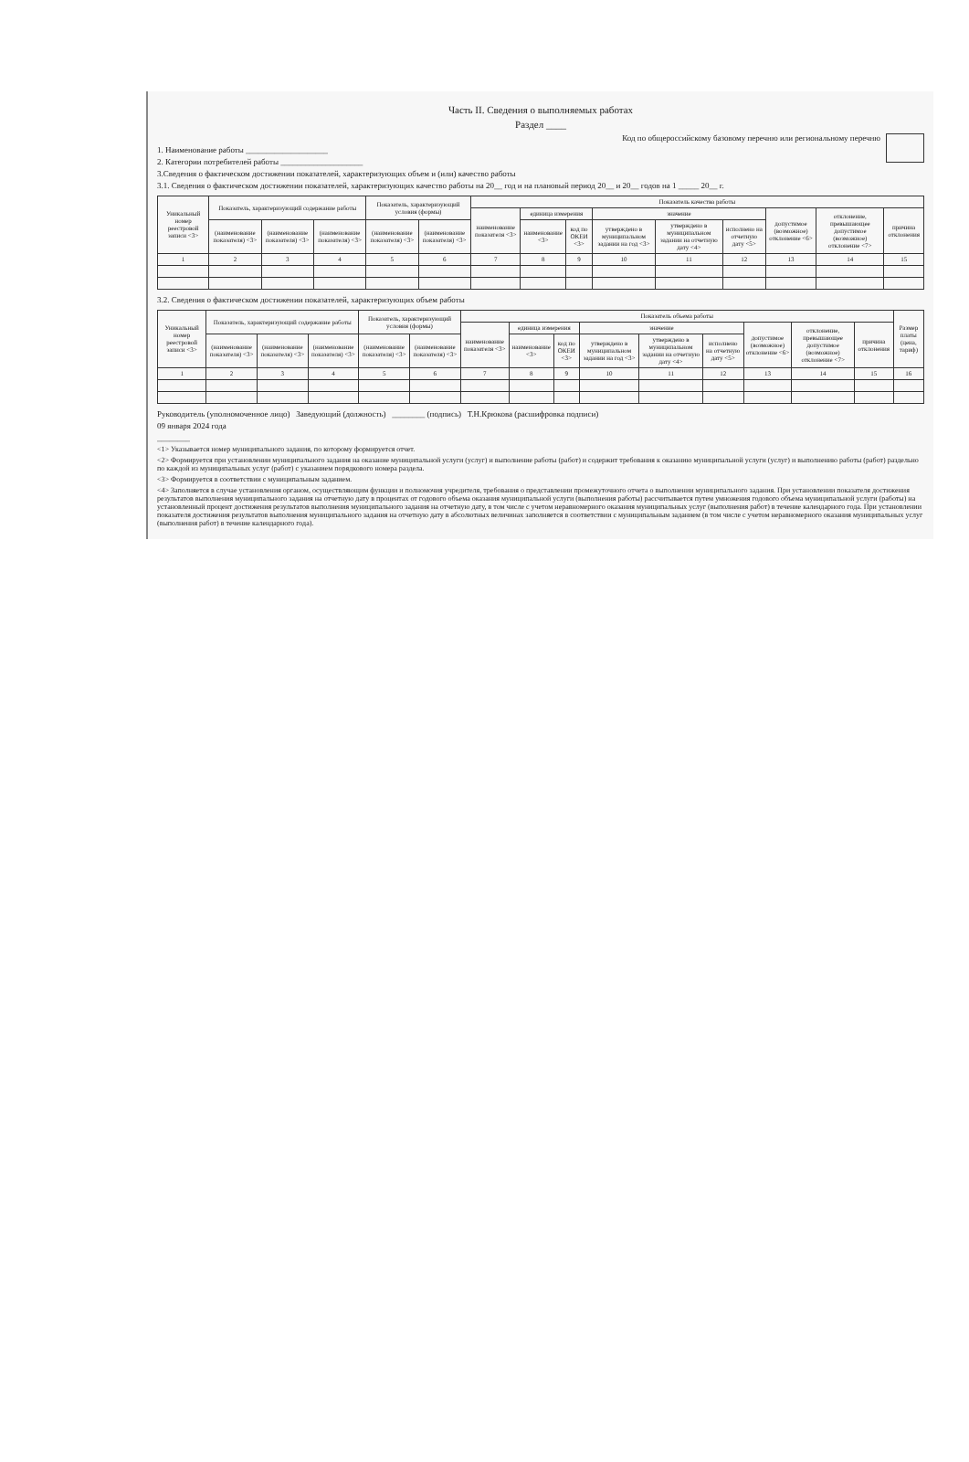Часть II. Сведения о выполняемых работах
Раздел ____
Код по общероссийскому базовому перечню или региональному перечню
1. Наименование работы ____________________
2. Категории потребителей работы ____________________
3.Сведения о фактическом достижении показателей, характеризующих объем и (или) качество работы
3.1. Сведения о фактическом достижении показателей, характеризующих качество работы на 20__ год и на плановый период 20__ и 20__ годов на 1 _____ 20__ г.
| Уникальный номер реестровой записи <3> | Показатель, характеризующий содержание работы | | | Показатель, характеризующий условия (формы) | | Показатель качества работы | | | | | | | | |
| --- | --- | --- | --- | --- | --- | --- | --- | --- | --- | --- | --- | --- | --- | --- |
| | | | | | | наименование показателя <3> | единица измерения | | значение | | | допустимое (возможное) отклонение <6> | отклонение, превышающее допустимое (возможное) отклонение <7> | причина отклонения |
| | (наименование показателя) <3> | (наименование показателя) <3> | (наименование показателя) <3> | (наименование показателя) <3> | (наименование показателя) <3> | | наименование <3> | код по ОКЕИ <3> | утверждено в муниципальном задании на год <3> | утверждено в муниципальном задании на отчетную дату <4> | исполнено на отчетную дату <5> | | | |
| 1 | 2 | 3 | 4 | 5 | 6 | 7 | 8 | 9 | 10 | 11 | 12 | 13 | 14 | 15 |
3.2. Сведения о фактическом достижении показателей, характеризующих объем работы
| Уникальный номер реестровой записи <3> | Показатель, характеризующий содержание работы | | | Показатель, характеризующий условия (формы) | | Показатель объема работы | | | | | | | | | Размер платы (цена, тариф) |
| --- | --- | --- | --- | --- | --- | --- | --- | --- | --- | --- | --- | --- | --- | --- | --- |
| | | | | | | наименование показателя <3> | единица измерения | | значение | | | допустимое (возможное) отклонение <6> | отклонение, превышающее допустимое (возможное) отклонение <7> | причина отклонения | |
| | (наименование показателя) <3> | (наименование показателя) <3> | (наименование показателя) <3> | (наименование показателя) <3> | (наименование показателя) <3> | | наименование <3> | код по ОКЕИ <3> | утверждено в муниципальном задании на год <3> | утверждено в муниципальном задании на отчетную дату <4> | исполнено на отчетную дату <5> | | | | |
| 1 | 2 | 3 | 4 | 5 | 6 | 7 | 8 | 9 | 10 | 11 | 12 | 13 | 14 | 15 | 16 |
Руководитель (уполномоченное лицо) Заведующий (должность) ________ (подпись) Т.Н.Крюкова (расшифровка подписи)
09 января 2024 года
________
<1> Указывается номер муниципального задания, по которому формируется отчет.
<2> Формируется при установлении муниципального задания на оказание муниципальной услуги (услуг) и выполнение работы (работ) и содержит требования к оказанию муниципальной услуги (услуг) и выполнению работы (работ) раздельно по каждой из муниципальных услуг (работ) с указанием порядкового номера раздела.
<3> Формируется в соответствии с муниципальным заданием.
<4> Заполняется в случае установления органом, осуществляющим функции и полномочия учредителя, требования о представлении промежуточного отчета о выполнении муниципального задания. При установлении показателя достижения результатов выполнения муниципального задания на отчетную дату в процентах от годового объема оказания муниципальной услуги (выполнения работы) рассчитывается путем умножения годового объема муниципальной услуги (работы) на установленный процент достижения результатов выполнения муниципального задания на отчетную дату, в том числе с учетом неравномерного оказания муниципальных услуг (выполнения работ) в течение календарного года. При установлении показателя достижения результатов выполнения муниципального задания на отчетную дату в абсолютных величинах заполняется в соответствии с муниципальным заданием (в том числе с учетом неравномерного оказания муниципальных услуг (выполнения работ) в течение календарного года).